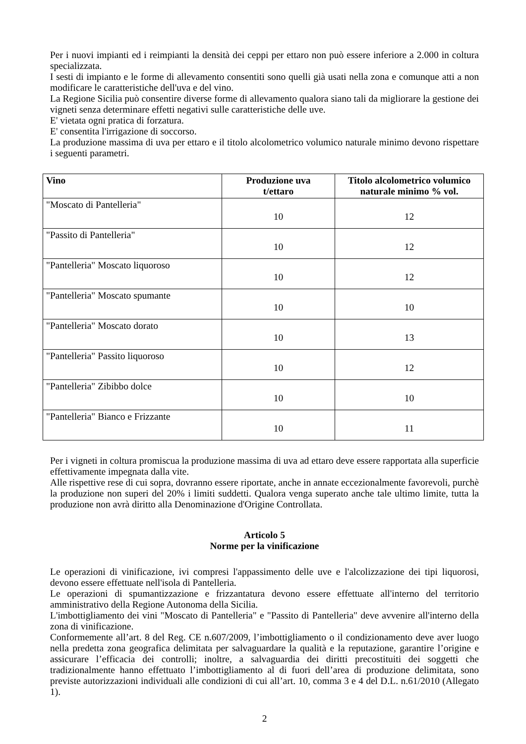Per i nuovi impianti ed i reimpianti la densità dei ceppi per ettaro non può essere inferiore a 2.000 in coltura specializzata.
I sesti di impianto e le forme di allevamento consentiti sono quelli già usati nella zona e comunque atti a non modificare le caratteristiche dell'uva e del vino.
La Regione Sicilia può consentire diverse forme di allevamento qualora siano tali da migliorare la gestione dei vigneti senza determinare effetti negativi sulle caratteristiche delle uve.
E' vietata ogni pratica di forzatura.
E' consentita l'irrigazione di soccorso.
La produzione massima di uva per ettaro e il titolo alcolometrico volumico naturale minimo devono rispettare i seguenti parametri.
| Vino | Produzione uva t/ettaro | Titolo alcolometrico volumico naturale minimo % vol. |
| --- | --- | --- |
| "Moscato di Pantelleria" | 10 | 12 |
| "Passito di Pantelleria" | 10 | 12 |
| "Pantelleria" Moscato liquoroso | 10 | 12 |
| "Pantelleria" Moscato spumante | 10 | 10 |
| "Pantelleria" Moscato dorato | 10 | 13 |
| "Pantelleria" Passito liquoroso | 10 | 12 |
| "Pantelleria" Zibibbo dolce | 10 | 10 |
| "Pantelleria" Bianco e Frizzante | 10 | 11 |
Per i vigneti in coltura promiscua la produzione massima di uva ad ettaro deve essere rapportata alla superficie effettivamente impegnata dalla vite.
Alle rispettive rese di cui sopra, dovranno essere riportate, anche in annate eccezionalmente favorevoli, purchè la produzione non superi del 20% i limiti suddetti. Qualora venga superato anche tale ultimo limite, tutta la produzione non avrà diritto alla Denominazione d'Origine Controllata.
Articolo 5
Norme per la vinificazione
Le operazioni di vinificazione, ivi compresi l'appassimento delle uve e l'alcolizzazione dei tipi liquorosi, devono essere effettuate nell'isola di Pantelleria.
Le operazioni di spumantizzazione e frizzantatura devono essere effettuate all'interno del territorio amministrativo della Regione Autonoma della Sicilia.
L'imbottigliamento dei vini "Moscato di Pantelleria" e "Passito di Pantelleria" deve avvenire all'interno della zona di vinificazione.
Conformemente all’art. 8 del Reg. CE n.607/2009, l’imbottigliamento o il condizionamento deve aver luogo nella predetta zona geografica delimitata per salvaguardare la qualità e la reputazione, garantire l’origine e assicurare l’efficacia dei controlli; inoltre, a salvaguardia dei diritti precostituiti dei soggetti che tradizionalmente hanno effettuato l’imbottigliamento al di fuori dell’area di produzione delimitata, sono previste autorizzazioni individuali alle condizioni di cui all’art. 10, comma 3 e 4 del D.L. n.61/2010 (Allegato 1).
2